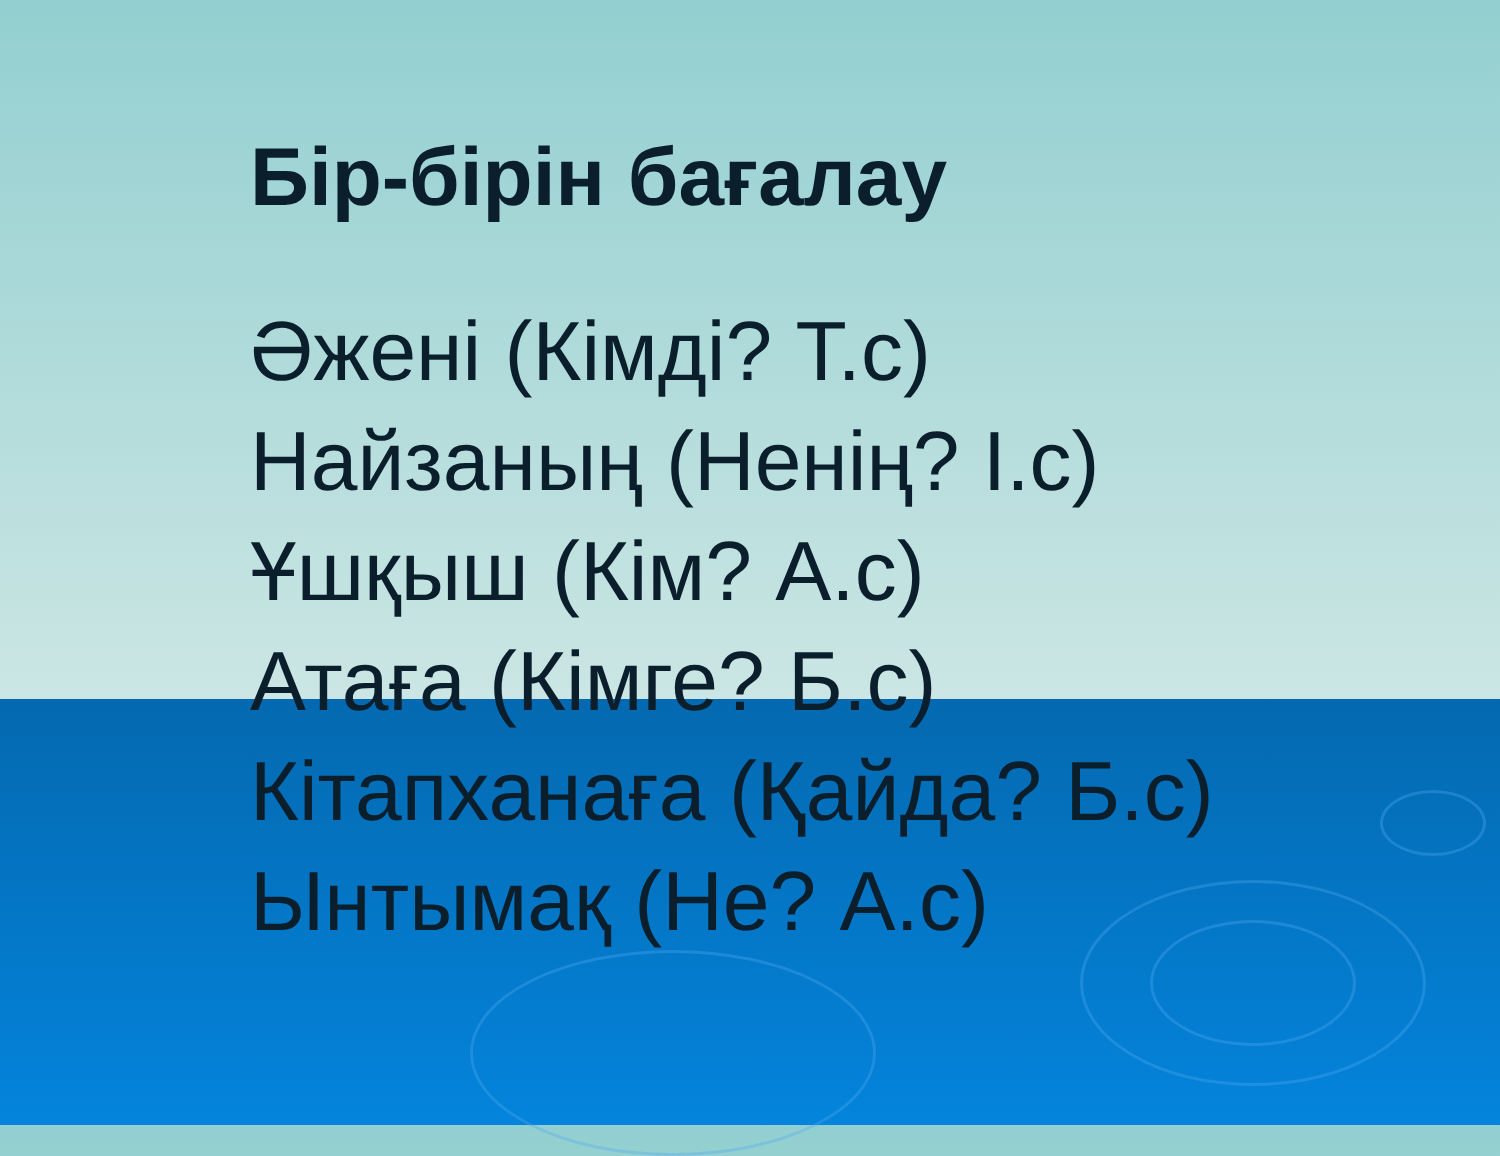Бір-бірін бағалау
Әжені (Кімді? Т.с)
Найзаның (Ненің? І.с)
Ұшқыш (Кім? А.с)
Атаға (Кімге? Б.с)
Кітапханаға (Қайда? Б.с)
Ынтымақ (Не? А.с)